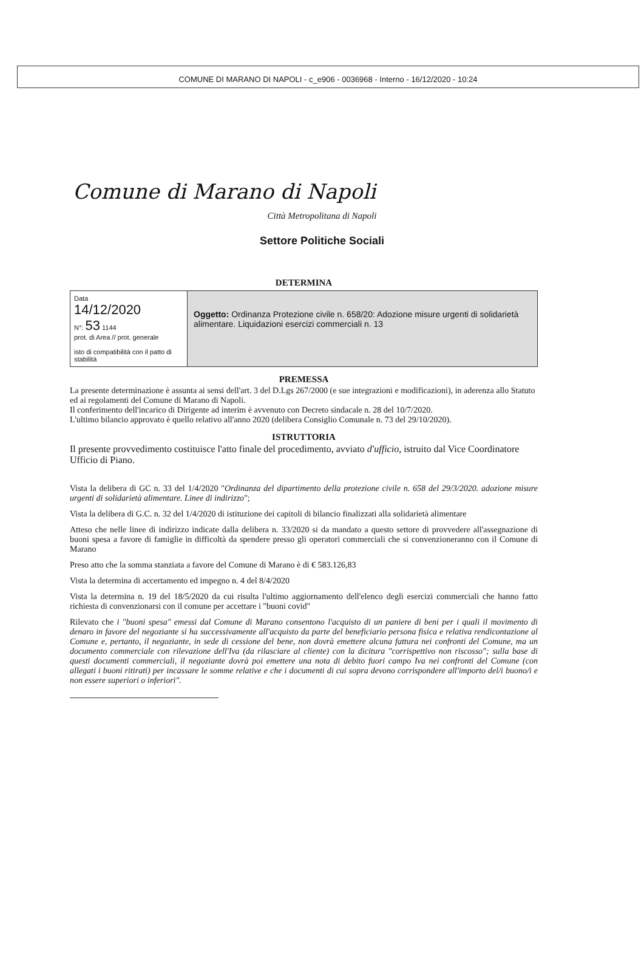COMUNE DI MARANO DI NAPOLI - c_e906 - 0036968 - Interno - 16/12/2020 - 10:24
Comune di Marano di Napoli
Città Metropolitana di Napoli
Settore Politiche Sociali
DETERMINA
| Data 14/12/2020 N°: 53 1144 prot. di Area // prot. generale isto di compatibilità con il patto di stabilità | Oggetto: Ordinanza Protezione civile n. 658/20: Adozione misure urgenti di solidarietà alimentare. Liquidazioni esercizi commerciali n. 13 |
PREMESSA
La presente determinazione è assunta ai sensi dell'art. 3 del D.Lgs 267/2000 (e sue integrazioni e modificazioni), in aderenza allo Statuto ed ai regolamenti del Comune di Marano di Napoli.
Il conferimento dell'incarico di Dirigente ad interim è avvenuto con Decreto sindacale n. 28 del 10/7/2020.
L'ultimo bilancio approvato è quello relativo all'anno 2020 (delibera Consiglio Comunale n. 73 del 29/10/2020).
ISTRUTTORIA
Il presente provvedimento costituisce l'atto finale del procedimento, avviato d'ufficio, istruito dal Vice Coordinatore Ufficio di Piano.
Vista la delibera di GC n. 33 del 1/4/2020 "Ordinanza del dipartimento della protezione civile n. 658 del 29/3/2020. adozione misure urgenti di solidarietà alimentare. Linee di indirizzo";
Vista la delibera di G.C. n. 32 del 1/4/2020 di istituzione dei capitoli di bilancio finalizzati alla solidarietà alimentare
Atteso che nelle linee di indirizzo indicate dalla delibera n. 33/2020 si da mandato a questo settore di provvedere all'assegnazione di buoni spesa a favore di famiglie in difficoltà da spendere presso gli operatori commerciali che si convenzioneranno con il Comune di Marano
Preso atto che la somma stanziata a favore del Comune di Marano è di € 583.126,83
Vista la determina di accertamento ed impegno n. 4 del 8/4/2020
Vista la determina n. 19 del 18/5/2020 da cui risulta l'ultimo aggiornamento dell'elenco degli esercizi commerciali che hanno fatto richiesta di convenzionarsi con il comune per accettare i "buoni covid"
Rilevato che i "buoni spesa" emessi dal Comune di Marano consentono l'acquisto di un paniere di beni per i quali il movimento di denaro in favore del negoziante si ha successivamente all'acquisto da parte del beneficiario persona fisica e relativa rendicontazione al Comune e, pertanto, il negoziante, in sede di cessione del bene, non dovrà emettere alcuna fattura nei confronti del Comune, ma un documento commerciale con rilevazione dell'Iva (da rilasciare al cliente) con la dicitura "corrispettivo non riscosso"; sulla base di questi documenti commerciali, il negoziante dovrà poi emettere una nota di debito fuori campo Iva nei confronti del Comune (con allegati i buoni ritirati) per incassare le somme relative e che i documenti di cui sopra devono corrispondere all'importo del/i buono/i e non essere superiori o inferiori".